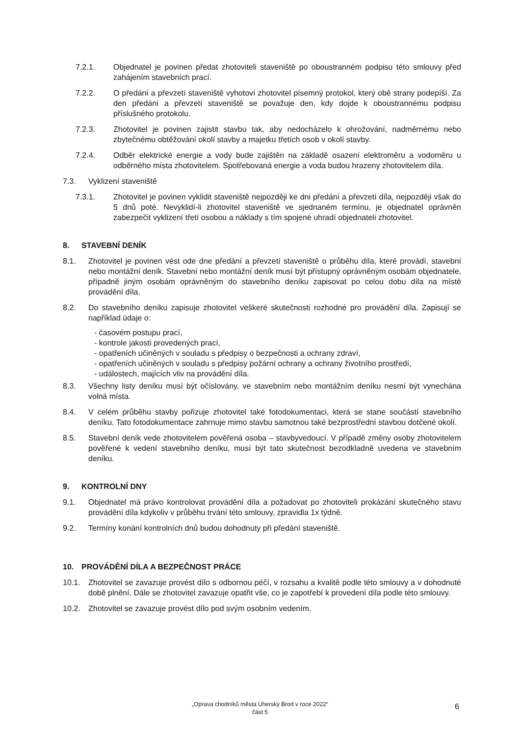7.2.1. Objednatel je povinen předat zhotoviteli staveniště po oboustranném podpisu této smlouvy před zahájením stavebních prací.
7.2.2. O předání a převzetí staveniště vyhotoví zhotovitel písemný protokol, který obě strany podepíší. Za den předání a převzetí staveniště se považuje den, kdy dojde k oboustrannému podpisu příslušného protokolu.
7.2.3. Zhotovitel je povinen zajistit stavbu tak, aby nedocházelo k ohrožování, nadměrnému nebo zbytečnému obtěžování okolí stavby a majetku třetích osob v okolí stavby.
7.2.4. Odběr elektrické energie a vody bude zajištěn na základě osazení elektroměru a vodoměru u odběrného místa zhotovitelem. Spotřebovaná energie a voda budou hrazeny zhotovitelem díla.
7.3. Vyklizení staveniště
7.3.1. Zhotovitel je povinen vyklidit staveniště nejpozději ke dni předání a převzetí díla, nejpozději však do 5 dnů poté. Nevyklidí-li zhotovitel staveniště ve sjednaném termínu, je objednatel oprávněn zabezpečit vyklizení třetí osobou a náklady s tím spojené uhradí objednateli zhotovitel.
8. STAVEBNÍ DENÍK
8.1. Zhotovitel je povinen vést ode dne předání a převzetí staveniště o průběhu díla, které provádí, stavební nebo montážní deník. Stavební nebo montážní deník musí být přístupný oprávněným osobám objednatele, případně jiným osobám oprávněným do stavebního deníku zapisovat po celou dobu díla na místě provádění díla.
8.2. Do stavebního deníku zapisuje zhotovitel veškeré skutečnosti rozhodné pro provádění díla. Zapisují se například údaje o:
- časovém postupu prací,
- kontrole jakosti provedených prací,
- opatřeních učiněných v souladu s předpisy o bezpečnosti a ochrany zdraví,
- opatřeních učiněných v souladu s předpisy požární ochrany a ochrany životního prostředí,
- událostech, majících vliv na provádění díla.
8.3. Všechny listy deníku musí být očíslovány, ve stavebním nebo montážním deníku nesmí být vynechána volná místa.
8.4. V celém průběhu stavby pořizuje zhotovitel také fotodokumentaci, která se stane součástí stavebního deníku. Tato fotodokumentace zahrnuje mimo stavbu samotnou také bezprostřední stavbou dotčené okolí.
8.5. Stavební deník vede zhotovitelem pověřená osoba – stavbyvedoucí. V případě změny osoby zhotovitelem pověřené k vedení stavebního deníku, musí být tato skutečnost bezodkladně uvedena ve stavebním deníku.
9. KONTROLNÍ DNY
9.1. Objednatel má právo kontrolovat provádění díla a požadovat po zhotoviteli prokázání skutečného stavu provádění díla kdykoliv v průběhu trvání této smlouvy, zpravidla 1x týdně.
9.2. Termíny konání kontrolních dnů budou dohodnuty při předání staveniště.
10. PROVÁDĚNÍ DÍLA A BEZPEČNOST PRÁCE
10.1. Zhotovitel se zavazuje provést dílo s odbornou péčí, v rozsahu a kvalitě podle této smlouvy a v dohodnuté době plnění. Dále se zhotovitel zavazuje opatřit vše, co je zapotřebí k provedení díla podle této smlouvy.
10.2. Zhotovitel se zavazuje provést dílo pod svým osobním vedením.
„Oprava chodníků města Uherský Brod v roce 2022“
část 5
6